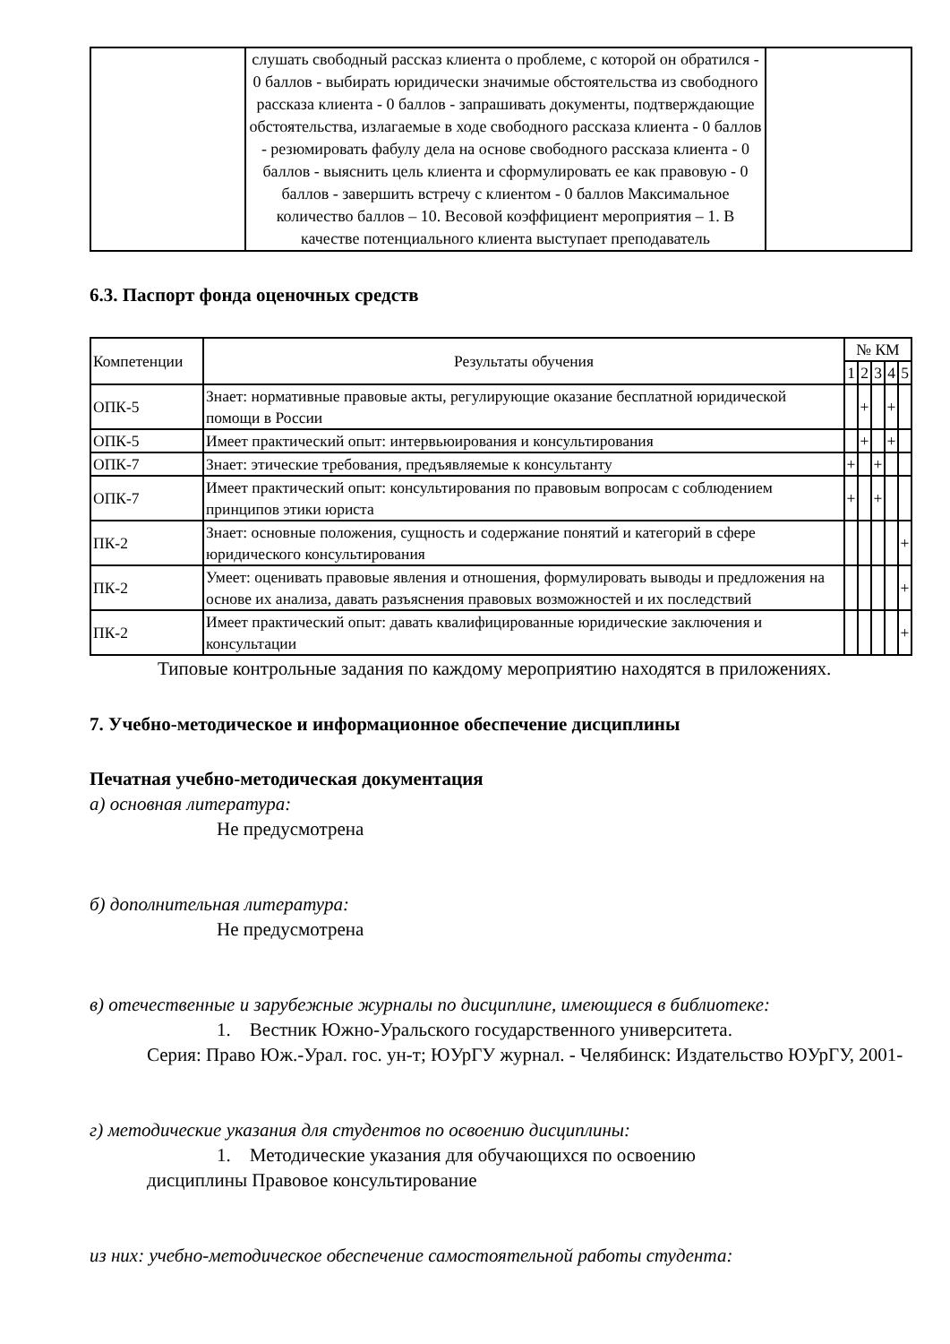| | слушать свободный рассказ клиента о проблеме, с которой он обратился - 0 баллов - выбирать юридически значимые обстоятельства из свободного рассказа клиента - 0 баллов - запрашивать документы, подтверждающие обстоятельства, излагаемые в ходе свободного рассказа клиента - 0 баллов - резюмировать фабулу дела на основе свободного рассказа клиента - 0 баллов - выяснить цель клиента и сформулировать ее как правовую - 0 баллов - завершить встречу с клиентом - 0 баллов Максимальное количество баллов – 10. Весовой коэффициент мероприятия – 1. В качестве потенциального клиента выступает преподаватель | |
6.3. Паспорт фонда оценочных средств
| Компетенции | Результаты обучения | № КМ | | | | |
| --- | --- | --- | --- | --- | --- | --- |
| | | 1 | 2 | 3 | 4 | 5 |
| ОПК-5 | Знает: нормативные правовые акты, регулирующие оказание бесплатной юридической помощи в России | | + | | + | |
| ОПК-5 | Имеет практический опыт: интервьюирования и консультирования | | + | | + | |
| ОПК-7 | Знает: этические требования, предъявляемые к консультанту | + | | + | | |
| ОПК-7 | Имеет практический опыт: консультирования по правовым вопросам с соблюдением принципов этики юриста | + | | + | | |
| ПК-2 | Знает: основные положения, сущность и содержание понятий и категорий в сфере юридического консультирования | | | | | + |
| ПК-2 | Умеет: оценивать правовые явления и отношения, формулировать выводы и предложения на основе их анализа, давать разъяснения правовых возможностей и их последствий | | | | | + |
| ПК-2 | Имеет практический опыт: давать квалифицированные юридические заключения и консультации | | | | | + |
Типовые контрольные задания по каждому мероприятию находятся в приложениях.
7. Учебно-методическое и информационное обеспечение дисциплины
Печатная учебно-методическая документация
а) основная литература:
Не предусмотрена
б) дополнительная литература:
Не предусмотрена
в) отечественные и зарубежные журналы по дисциплине, имеющиеся в библиотеке:
1. Вестник Южно-Уральского государственного университета.
Серия: Право Юж.-Урал. гос. ун-т; ЮУрГУ журнал. - Челябинск: Издательство ЮУрГУ, 2001-
г) методические указания для студентов по освоению дисциплины:
1. Методические указания для обучающихся по освоению
дисциплины Правовое консультирование
из них: учебно-методическое обеспечение самостоятельной работы студента: